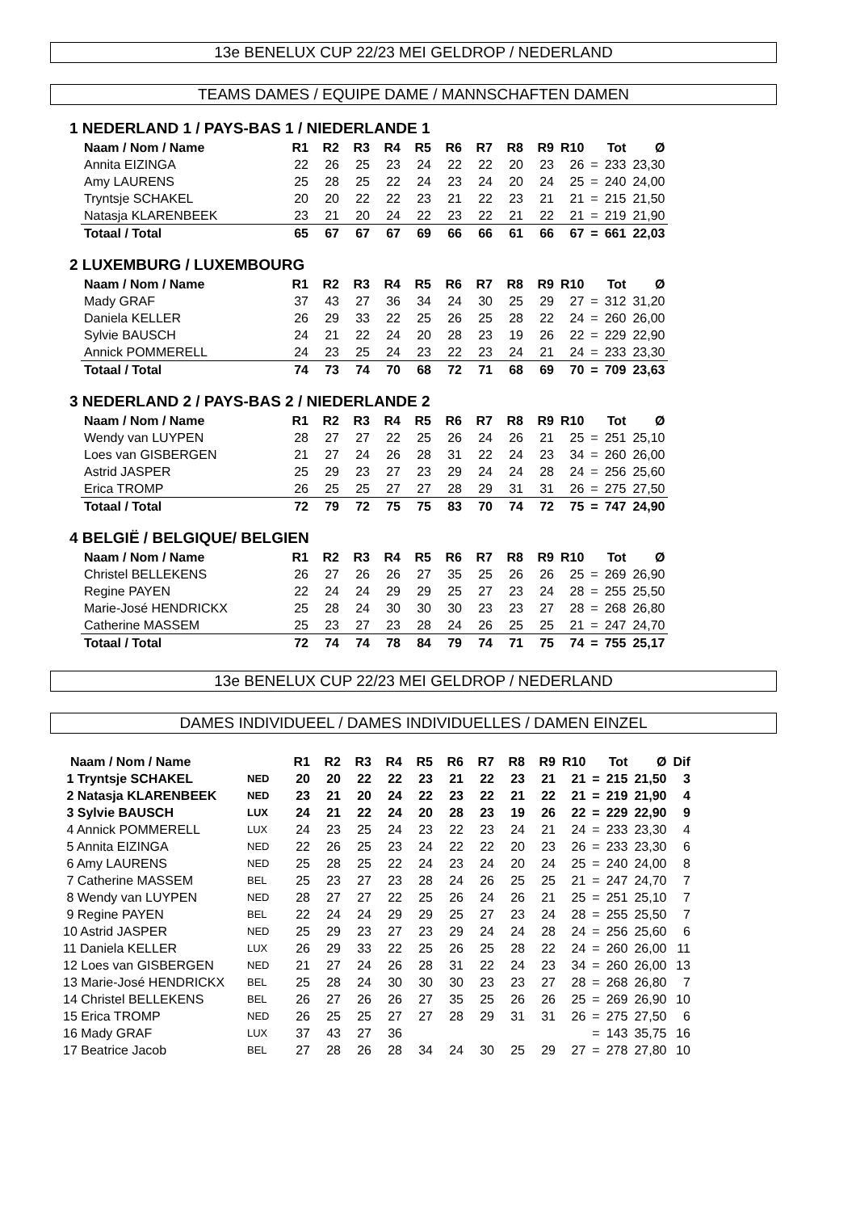13e BENELUX CUP 22/23 MEI GELDROP / NEDERLAND
TEAMS DAMES / EQUIPE DAME / MANNSCHAFTEN DAMEN
1 NEDERLAND 1 / PAYS-BAS 1 / NIEDERLANDE 1
| Naam / Nom / Name | R1 | R2 | R3 | R4 | R5 | R6 | R7 | R8 | R9 | R10 | | Tot | Ø |
| --- | --- | --- | --- | --- | --- | --- | --- | --- | --- | --- | --- | --- | --- |
| Annita EIZINGA | 22 | 26 | 25 | 23 | 24 | 22 | 22 | 20 | 23 | 26 | = | 233 | 23,30 |
| Amy LAURENS | 25 | 28 | 25 | 22 | 24 | 23 | 24 | 20 | 24 | 25 | = | 240 | 24,00 |
| Tryntsje SCHAKEL | 20 | 20 | 22 | 22 | 23 | 21 | 22 | 23 | 21 | 21 | = | 215 | 21,50 |
| Natasja KLARENBEEK | 23 | 21 | 20 | 24 | 22 | 23 | 22 | 21 | 22 | 21 | = | 219 | 21,90 |
| Totaal / Total | 65 | 67 | 67 | 67 | 69 | 66 | 66 | 61 | 66 | 67 | = | 661 | 22,03 |
2 LUXEMBURG / LUXEMBOURG
| Naam / Nom / Name | R1 | R2 | R3 | R4 | R5 | R6 | R7 | R8 | R9 | R10 | | Tot | Ø |
| --- | --- | --- | --- | --- | --- | --- | --- | --- | --- | --- | --- | --- | --- |
| Mady GRAF | 37 | 43 | 27 | 36 | 34 | 24 | 30 | 25 | 29 | 27 | = | 312 | 31,20 |
| Daniela KELLER | 26 | 29 | 33 | 22 | 25 | 26 | 25 | 28 | 22 | 24 | = | 260 | 26,00 |
| Sylvie BAUSCH | 24 | 21 | 22 | 24 | 20 | 28 | 23 | 19 | 26 | 22 | = | 229 | 22,90 |
| Annick POMMERELL | 24 | 23 | 25 | 24 | 23 | 22 | 23 | 24 | 21 | 24 | = | 233 | 23,30 |
| Totaal / Total | 74 | 73 | 74 | 70 | 68 | 72 | 71 | 68 | 69 | 70 | = | 709 | 23,63 |
3 NEDERLAND 2 / PAYS-BAS 2 / NIEDERLANDE 2
| Naam / Nom / Name | R1 | R2 | R3 | R4 | R5 | R6 | R7 | R8 | R9 | R10 | | Tot | Ø |
| --- | --- | --- | --- | --- | --- | --- | --- | --- | --- | --- | --- | --- | --- |
| Wendy van LUYPEN | 28 | 27 | 27 | 22 | 25 | 26 | 24 | 26 | 21 | 25 | = | 251 | 25,10 |
| Loes van GISBERGEN | 21 | 27 | 24 | 26 | 28 | 31 | 22 | 24 | 23 | 34 | = | 260 | 26,00 |
| Astrid JASPER | 25 | 29 | 23 | 27 | 23 | 29 | 24 | 24 | 28 | 24 | = | 256 | 25,60 |
| Erica TROMP | 26 | 25 | 25 | 27 | 27 | 28 | 29 | 31 | 31 | 26 | = | 275 | 27,50 |
| Totaal / Total | 72 | 79 | 72 | 75 | 75 | 83 | 70 | 74 | 72 | 75 | = | 747 | 24,90 |
4 BELGIË / BELGIQUE/ BELGIEN
| Naam / Nom / Name | R1 | R2 | R3 | R4 | R5 | R6 | R7 | R8 | R9 | R10 | | Tot | Ø |
| --- | --- | --- | --- | --- | --- | --- | --- | --- | --- | --- | --- | --- | --- |
| Christel BELLEKENS | 26 | 27 | 26 | 26 | 27 | 35 | 25 | 26 | 26 | 25 | = | 269 | 26,90 |
| Regine PAYEN | 22 | 24 | 24 | 29 | 29 | 25 | 27 | 23 | 24 | 28 | = | 255 | 25,50 |
| Marie-José HENDRICKX | 25 | 28 | 24 | 30 | 30 | 30 | 23 | 23 | 27 | 28 | = | 268 | 26,80 |
| Catherine MASSEM | 25 | 23 | 27 | 23 | 28 | 24 | 26 | 25 | 25 | 21 | = | 247 | 24,70 |
| Totaal / Total | 72 | 74 | 74 | 78 | 84 | 79 | 74 | 71 | 75 | 74 | = | 755 | 25,17 |
13e BENELUX CUP 22/23 MEI GELDROP / NEDERLAND
DAMES INDIVIDUEEL / DAMES INDIVIDUELLES / DAMEN EINZEL
| Naam / Nom / Name | | R1 | R2 | R3 | R4 | R5 | R6 | R7 | R8 | R9 | R10 | | Tot | Ø | Dif |
| --- | --- | --- | --- | --- | --- | --- | --- | --- | --- | --- | --- | --- | --- | --- | --- |
| 1 Tryntsje SCHAKEL | NED | 20 | 20 | 22 | 22 | 23 | 21 | 22 | 23 | 21 | 21 | = | 215 | 21,50 | 3 |
| 2 Natasja KLARENBEEK | NED | 23 | 21 | 20 | 24 | 22 | 23 | 22 | 21 | 22 | 21 | = | 219 | 21,90 | 4 |
| 3 Sylvie BAUSCH | LUX | 24 | 21 | 22 | 24 | 20 | 28 | 23 | 19 | 26 | 22 | = | 229 | 22,90 | 9 |
| 4 Annick POMMERELL | LUX | 24 | 23 | 25 | 24 | 23 | 22 | 23 | 24 | 21 | 24 | = | 233 | 23,30 | 4 |
| 5 Annita EIZINGA | NED | 22 | 26 | 25 | 23 | 24 | 22 | 22 | 20 | 23 | 26 | = | 233 | 23,30 | 6 |
| 6 Amy LAURENS | NED | 25 | 28 | 25 | 22 | 24 | 23 | 24 | 20 | 24 | 25 | = | 240 | 24,00 | 8 |
| 7 Catherine MASSEM | BEL | 25 | 23 | 27 | 23 | 28 | 24 | 26 | 25 | 25 | 21 | = | 247 | 24,70 | 7 |
| 8 Wendy van LUYPEN | NED | 28 | 27 | 27 | 22 | 25 | 26 | 24 | 26 | 21 | 25 | = | 251 | 25,10 | 7 |
| 9 Regine PAYEN | BEL | 22 | 24 | 24 | 29 | 29 | 25 | 27 | 23 | 24 | 28 | = | 255 | 25,50 | 7 |
| 10 Astrid JASPER | NED | 25 | 29 | 23 | 27 | 23 | 29 | 24 | 24 | 28 | 24 | = | 256 | 25,60 | 6 |
| 11 Daniela KELLER | LUX | 26 | 29 | 33 | 22 | 25 | 26 | 25 | 28 | 22 | 24 | = | 260 | 26,00 | 11 |
| 12 Loes van GISBERGEN | NED | 21 | 27 | 24 | 26 | 28 | 31 | 22 | 24 | 23 | 34 | = | 260 | 26,00 | 13 |
| 13 Marie-José HENDRICKX | BEL | 25 | 28 | 24 | 30 | 30 | 30 | 23 | 23 | 27 | 28 | = | 268 | 26,80 | 7 |
| 14 Christel BELLEKENS | BEL | 26 | 27 | 26 | 26 | 27 | 35 | 25 | 26 | 26 | 25 | = | 269 | 26,90 | 10 |
| 15 Erica TROMP | NED | 26 | 25 | 25 | 27 | 27 | 28 | 29 | 31 | 31 | 26 | = | 275 | 27,50 | 6 |
| 16 Mady GRAF | LUX | 37 | 43 | 27 | 36 | | | | | | | = | 143 | 35,75 | 16 |
| 17 Beatrice Jacob | BEL | 27 | 28 | 26 | 28 | 34 | 24 | 30 | 25 | 29 | 27 | = | 278 | 27,80 | 10 |